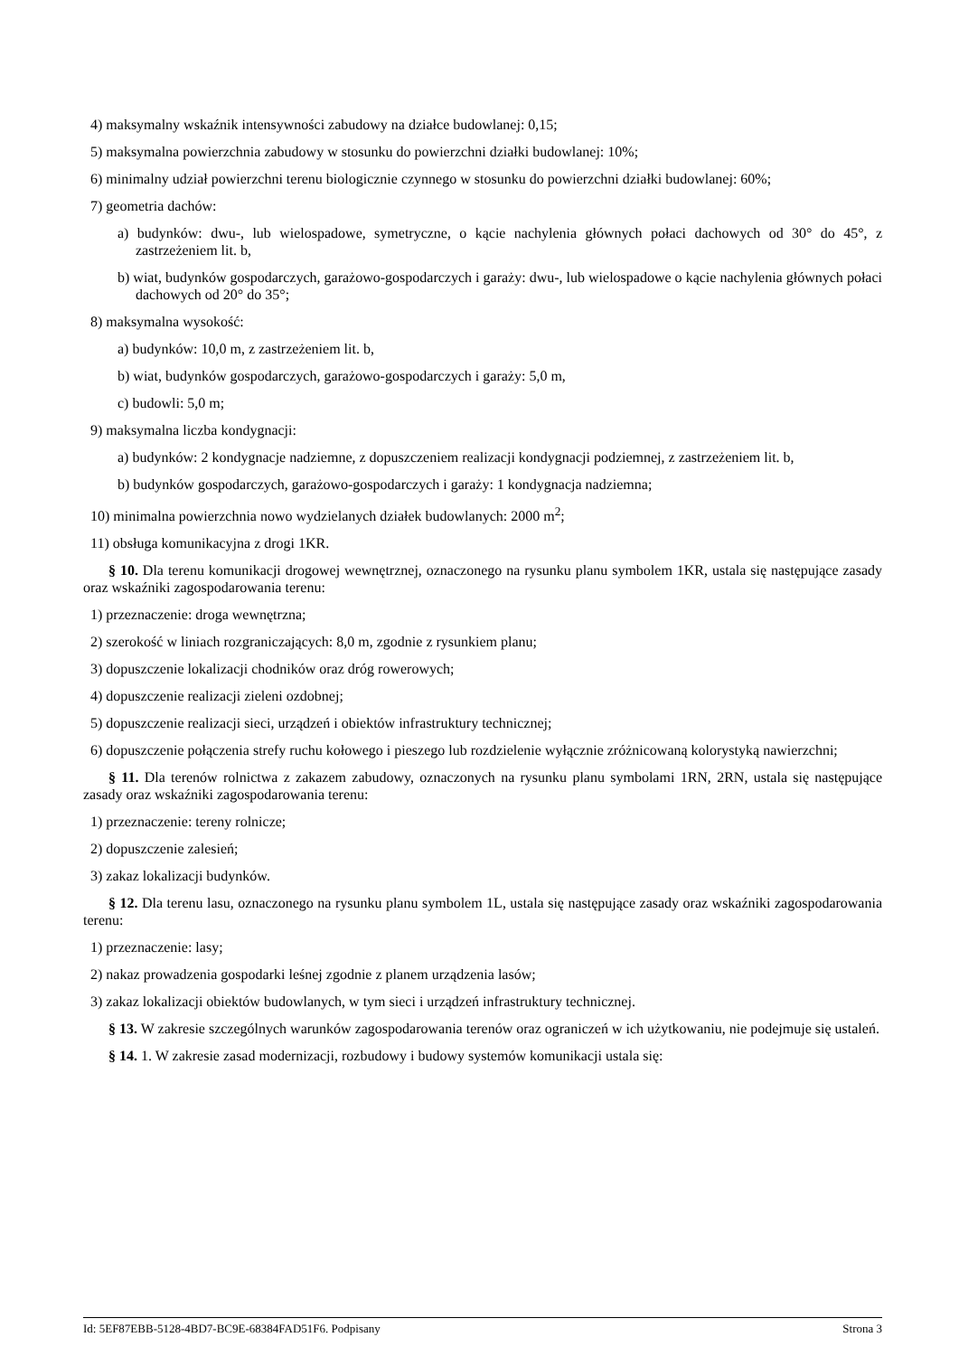4) maksymalny wskaźnik intensywności zabudowy na działce budowlanej: 0,15;
5) maksymalna powierzchnia zabudowy w stosunku do powierzchni działki budowlanej: 10%;
6) minimalny udział powierzchni terenu biologicznie czynnego w stosunku do powierzchni działki budowlanej: 60%;
7) geometria dachów:
a) budynków: dwu-, lub wielospadowe, symetryczne, o kącie nachylenia głównych połaci dachowych od 30° do 45°, z zastrzeżeniem lit. b,
b) wiat, budynków gospodarczych, garażowo-gospodarczych i garaży: dwu-, lub wielospadowe o kącie nachylenia głównych połaci dachowych od 20° do 35°;
8) maksymalna wysokość:
a) budynków: 10,0 m, z zastrzeżeniem lit. b,
b) wiat, budynków gospodarczych, garażowo-gospodarczych i garaży: 5,0 m,
c) budowli: 5,0 m;
9) maksymalna liczba kondygnacji:
a) budynków: 2 kondygnacje nadziemne, z dopuszczeniem realizacji kondygnacji podziemnej, z zastrzeżeniem lit. b,
b) budynków gospodarczych, garażowo-gospodarczych i garaży: 1 kondygnacja nadziemna;
10) minimalna powierzchnia nowo wydzielanych działek budowlanych: 2000 m<sup>2</sup>;
11) obsługa komunikacyjna z drogi 1KR.
§ 10. Dla terenu komunikacji drogowej wewnętrznej, oznaczonego na rysunku planu symbolem 1KR, ustala się następujące zasady oraz wskaźniki zagospodarowania terenu:
1) przeznaczenie: droga wewnętrzna;
2) szerokość w liniach rozgraniczających: 8,0 m, zgodnie z rysunkiem planu;
3) dopuszczenie lokalizacji chodników oraz dróg rowerowych;
4) dopuszczenie realizacji zieleni ozdobnej;
5) dopuszczenie realizacji sieci, urządzeń i obiektów infrastruktury technicznej;
6) dopuszczenie połączenia strefy ruchu kołowego i pieszego lub rozdzielenie wyłącznie zróżnicowaną kolorystyką nawierzchni;
§ 11. Dla terenów rolnictwa z zakazem zabudowy, oznaczonych na rysunku planu symbolami 1RN, 2RN, ustala się następujące zasady oraz wskaźniki zagospodarowania terenu:
1) przeznaczenie: tereny rolnicze;
2) dopuszczenie zalesień;
3) zakaz lokalizacji budynków.
§ 12. Dla terenu lasu, oznaczonego na rysunku planu symbolem 1L, ustala się następujące zasady oraz wskaźniki zagospodarowania terenu:
1) przeznaczenie: lasy;
2) nakaz prowadzenia gospodarki leśnej zgodnie z planem urządzenia lasów;
3) zakaz lokalizacji obiektów budowlanych, w tym sieci i urządzeń infrastruktury technicznej.
§ 13. W zakresie szczególnych warunków zagospodarowania terenów oraz ograniczeń w ich użytkowaniu, nie podejmuje się ustaleń.
§ 14. 1. W zakresie zasad modernizacji, rozbudowy i budowy systemów komunikacji ustala się:
Id: 5EF87EBB-5128-4BD7-BC9E-68384FAD51F6. Podpisany Strona 3